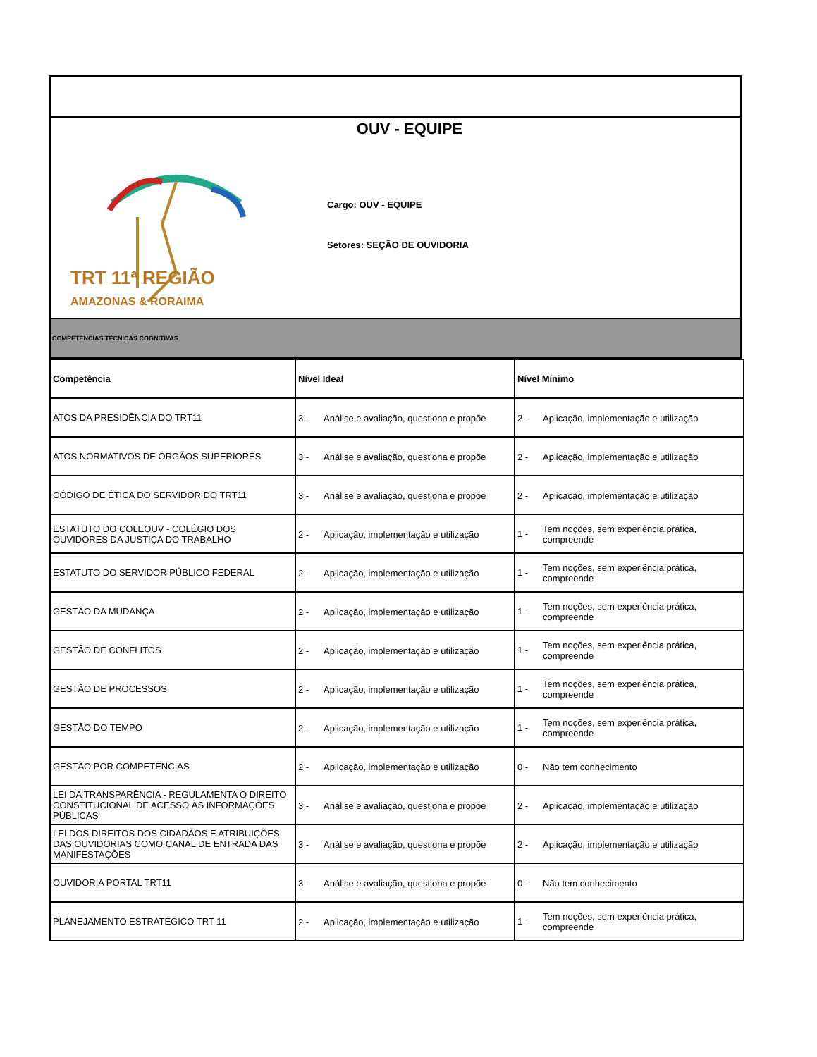OUV - EQUIPE
TRT 11ª REGIÃO
AMAZONAS & RORAIMA
Cargo: OUV - EQUIPE
Setores: SEÇÃO DE OUVIDORIA
COMPETÊNCIAS TÉCNICAS COGNITIVAS
| Competência | Nível Ideal | Nível Mínimo |
| --- | --- | --- |
| ATOS DA PRESIDÊNCIA DO TRT11 | 3 - Análise e avaliação, questiona e propõe | 2 - Aplicação, implementação e utilização |
| ATOS NORMATIVOS DE ÓRGÃOS SUPERIORES | 3 - Análise e avaliação, questiona e propõe | 2 - Aplicação, implementação e utilização |
| CÓDIGO DE ÉTICA DO SERVIDOR DO TRT11 | 3 - Análise e avaliação, questiona e propõe | 2 - Aplicação, implementação e utilização |
| ESTATUTO DO COLEOUV - COLÉGIO DOS OUVIDORES DA JUSTIÇA DO TRABALHO | 2 - Aplicação, implementação e utilização | 1 - Tem noções, sem experiência prática, compreende |
| ESTATUTO DO SERVIDOR PÚBLICO FEDERAL | 2 - Aplicação, implementação e utilização | 1 - Tem noções, sem experiência prática, compreende |
| GESTÃO DA MUDANÇA | 2 - Aplicação, implementação e utilização | 1 - Tem noções, sem experiência prática, compreende |
| GESTÃO DE CONFLITOS | 2 - Aplicação, implementação e utilização | 1 - Tem noções, sem experiência prática, compreende |
| GESTÃO DE PROCESSOS | 2 - Aplicação, implementação e utilização | 1 - Tem noções, sem experiência prática, compreende |
| GESTÃO DO TEMPO | 2 - Aplicação, implementação e utilização | 1 - Tem noções, sem experiência prática, compreende |
| GESTÃO POR COMPETÊNCIAS | 2 - Aplicação, implementação e utilização | 0 - Não tem conhecimento |
| LEI DA TRANSPARÊNCIA - REGULAMENTA O DIREITO CONSTITUCIONAL DE ACESSO ÀS INFORMAÇÕES PÚBLICAS | 3 - Análise e avaliação, questiona e propõe | 2 - Aplicação, implementação e utilização |
| LEI DOS DIREITOS DOS CIDADÃOS E ATRIBUIÇÕES DAS OUVIDORIAS COMO CANAL DE ENTRADA DAS MANIFESTAÇÕES | 3 - Análise e avaliação, questiona e propõe | 2 - Aplicação, implementação e utilização |
| OUVIDORIA PORTAL TRT11 | 3 - Análise e avaliação, questiona e propõe | 0 - Não tem conhecimento |
| PLANEJAMENTO ESTRATÉGICO TRT-11 | 2 - Aplicação, implementação e utilização | 1 - Tem noções, sem experiência prática, compreende |